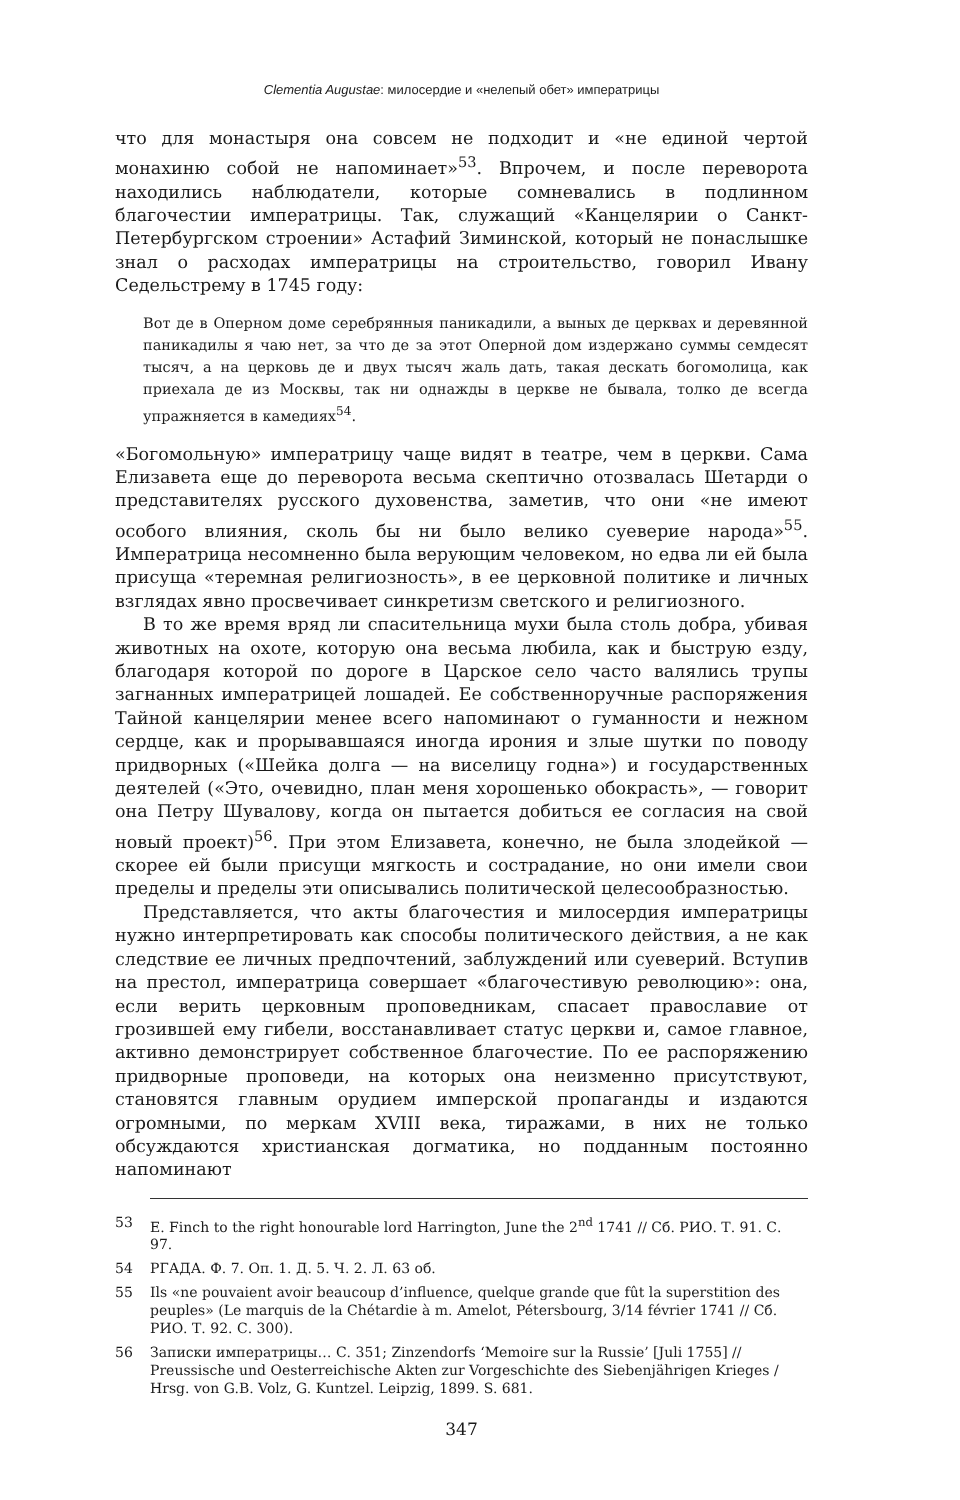Clementia Augustae: милосердие и «нелепый обет» императрицы
что для монастыря она совсем не подходит и «не единой чертой монахиню собой не напоминает»<sup>53</sup>. Впрочем, и после переворота находились наблюдатели, которые сомневались в подлинном благочестии императрицы. Так, служащий «Канцелярии о Санкт-Петербургском строении» Астафий Зиминской, который не понаслышке знал о расходах императрицы на строительство, говорил Ивану Седельстрему в 1745 году:
Вот де в Оперном доме серебрянныя паникадили, а выных де церквах и деревянной паникадилы я чаю нет, за что де за этот Оперной дом издержано суммы семдесят тысяч, а на церковь де и двух тысяч жаль дать, такая дескать богомолица, как приехала де из Москвы, так ни однажды в церкве не бывала, толко де всегда упражняется в камедиях<sup>54</sup>.
«Богомольную» императрицу чаще видят в театре, чем в церкви. Сама Елизавета еще до переворота весьма скептично отозвалась Шетарди о представителях русского духовенства, заметив, что они «не имеют особого влияния, сколь бы ни было велико суеверие народа»<sup>55</sup>. Императрица несомненно была верующим человеком, но едва ли ей была присуща «теремная религиозность», в ее церковной политике и личных взглядах явно просвечивает синкретизм светского и религиозного.
В то же время вряд ли спасительница мухи была столь добра, убивая животных на охоте, которую она весьма любила, как и быструю езду, благодаря которой по дороге в Царское село часто валялись трупы загнанных императрицей лошадей. Ее собственноручные распоряжения Тайной канцелярии менее всего напоминают о гуманности и нежном сердце, как и прорывавшаяся иногда ирония и злые шутки по поводу придворных («Шейка долга — на виселицу годна») и государственных деятелей («Это, очевидно, план меня хорошенько обокрасть», — говорит она Петру Шувалову, когда он пытается добиться ее согласия на свой новый проект)<sup>56</sup>. При этом Елизавета, конечно, не была злодейкой — скорее ей были присущи мягкость и сострадание, но они имели свои пределы и пределы эти описывались политической целесообразностью.
Представляется, что акты благочестия и милосердия императрицы нужно интерпретировать как способы политического действия, а не как следствие ее личных предпочтений, заблуждений или суеверий. Вступив на престол, императрица совершает «благочестивую революцию»: она, если верить церковным проповедникам, спасает православие от грозившей ему гибели, восстанавливает статус церкви и, самое главное, активно демонстрирует собственное благочестие. По ее распоряжению придворные проповеди, на которых она неизменно присутствуют, становятся главным орудием имперской пропаганды и издаются огромными, по меркам XVIII века, тиражами, в них не только обсуждаются христианская догматика, но подданным постоянно напоминают
53 E. Finch to the right honourable lord Harrington, June the 2<sup>nd</sup> 1741 // Сб. РИО. Т. 91. С. 97.
54 РГАДА. Ф. 7. Оп. 1. Д. 5. Ч. 2. Л. 63 об.
55 Ils «ne pouvaient avoir beaucoup d’influence, quelque grande que fût la superstition des peuples» (Le marquis de la Chétardie à m. Amelot, Pétersbourg, 3/14 février 1741 // Сб. РИО. Т. 92. С. 300).
56 Записки императрицы… С. 351; Zinzendorfs ‘Memoire sur la Russie’ [Juli 1755] // Preussische und Oesterreichische Akten zur Vorgeschichte des Siebenjährigen Krieges / Hrsg. von G.B. Volz, G. Kuntzel. Leipzig, 1899. S. 681.
347